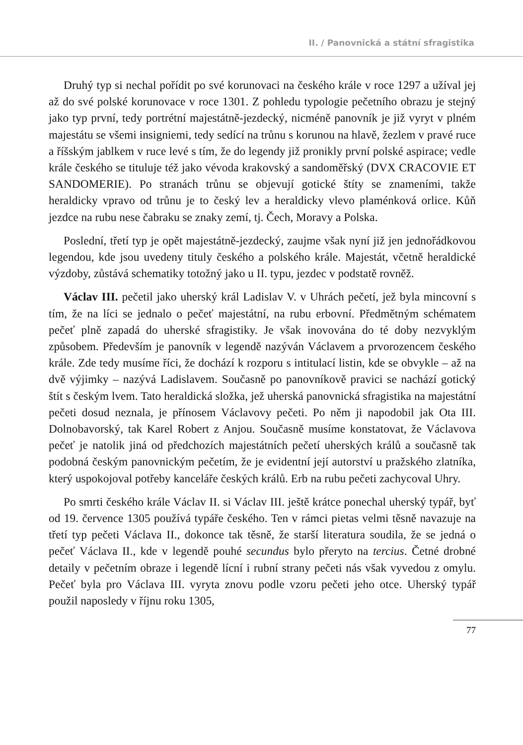II. / Panovnická a státní sfragistika
Druhý typ si nechal pořídit po své korunovaci na českého krále v roce 1297 a užíval jej až do své polské korunovace v roce 1301. Z pohledu typologie pečetního obrazu je stejný jako typ první, tedy portrétní majestátně-jezdecký, nicméně panovník je již vyryt v plném majestátu se všemi insigniemi, tedy sedící na trůnu s korunou na hlavě, žezlem v pravé ruce a říšským jablkem v ruce levé s tím, že do legendy již pronikly první polské aspirace; vedle krále českého se tituluje též jako vévoda krakovský a sandoměřský (DVX CRACOVIE ET SANDOMERIE). Po stranách trůnu se objevují gotické štíty se znameními, takže heraldicky vpravo od trůnu je to český lev a heraldicky vlevo plaménková orlice. Kůň jezdce na rubu nese čabraku se znaky zemí, tj. Čech, Moravy a Polska.
Poslední, třetí typ je opět majestátně-jezdecký, zaujme však nyní již jen jednořádkovou legendou, kde jsou uvedeny tituly českého a polského krále. Majestát, včetně heraldické výzdoby, zůstává schematiky totožný jako u II. typu, jezdec v podstatě rovněž.
Václav III. pečetil jako uherský král Ladislav V. v Uhrách pečetí, jež byla mincovní s tím, že na líci se jednalo o pečeť majestátní, na rubu erbovní. Předmětným schématem pečeť plně zapadá do uherské sfragistiky. Je však inovována do té doby nezvyklým způsobem. Především je panovník v legendě nazýván Václavem a prvorozencem českého krále. Zde tedy musíme říci, že dochází k rozporu s intitulací listin, kde se obvykle – až na dvě výjimky – nazývá Ladislavem. Současně po panovníkově pravici se nachází gotický štít s českým lvem. Tato heraldická složka, jež uherská panovnická sfragistika na majestátní pečeti dosud neznala, je přínosem Václavovy pečeti. Po něm ji napodobil jak Ota III. Dolnobavorský, tak Karel Robert z Anjou. Současně musíme konstatovat, že Václavova pečeť je natolik jiná od předchozích majestátních pečetí uherských králů a současně tak podobná českým panovnickým pečetím, že je evidentní její autorství u pražského zlatníka, který uspokojoval potřeby kanceláře českých králů. Erb na rubu pečeti zachycoval Uhry.
Po smrti českého krále Václav II. si Václav III. ještě krátce ponechal uherský typář, byť od 19. července 1305 používá typáře českého. Ten v rámci pietas velmi těsně navazuje na třetí typ pečeti Václava II., dokonce tak těsně, že starší literatura soudila, že se jedná o pečeť Václava II., kde v legendě pouhé secundus bylo přeryto na tercius. Četné drobné detaily v pečetním obraze i legendě lícní i rubní strany pečeti nás však vyvedou z omylu. Pečeť byla pro Václava III. vyryta znovu podle vzoru pečeti jeho otce. Uherský typář použil naposledy v říjnu roku 1305,
77